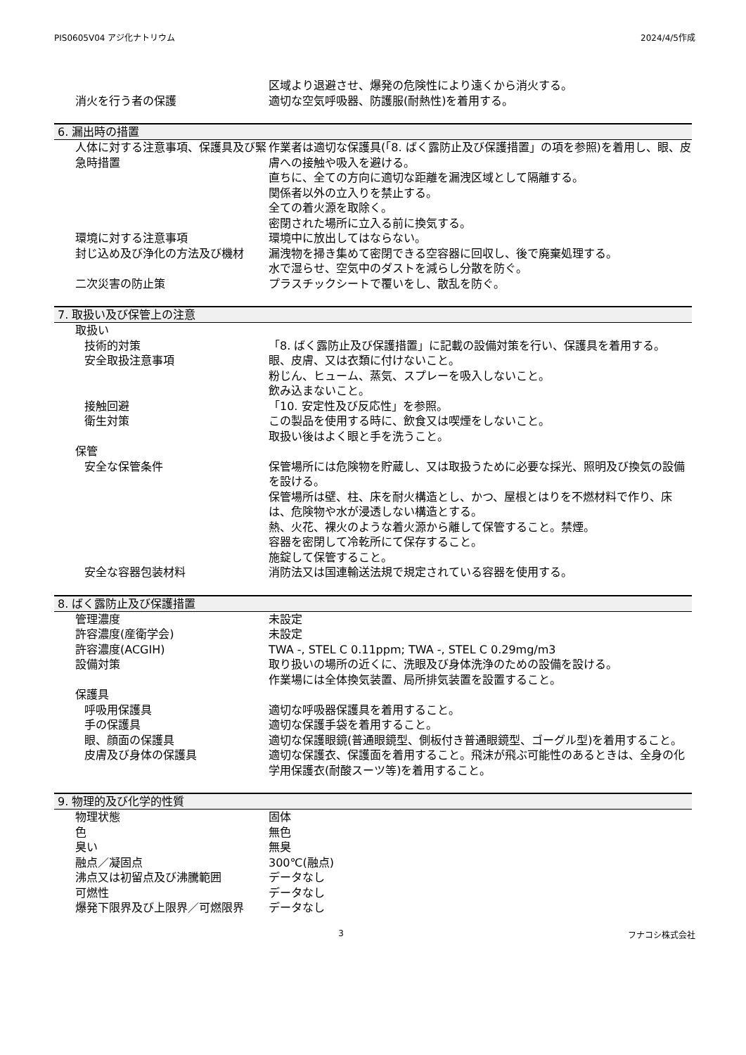PIS0605V04 アジ化ナトリウム 2024/4/5作成
区域より退避させ、爆発の危険性により遠くから消火する。
消火を行う者の保護 適切な空気呼吸器、防護服(耐熱性)を着用する。
6. 漏出時の措置
人体に対する注意事項、保護具及び緊急時措置
作業者は適切な保護具(「8. ばく露防止及び保護措置」の項を参照)を着用し、眼、皮膚への接触や吸入を避ける。
直ちに、全ての方向に適切な距離を漏洩区域として隔離する。
関係者以外の立入りを禁止する。
全ての着火源を取除く。
密閉された場所に立入る前に換気する。
環境に対する注意事項 環境中に放出してはならない。
封じ込め及び浄化の方法及び機材 漏洩物を掃き集めて密閉できる空容器に回収し、後で廃棄処理する。
水で湿らせ、空気中のダストを減らし分散を防ぐ。
二次災害の防止策 プラスチックシートで覆いをし、散乱を防ぐ。
7. 取扱い及び保管上の注意
取扱い
技術的対策 「8. ばく露防止及び保護措置」に記載の設備対策を行い、保護具を着用する。
安全取扱注意事項 眼、皮膚、又は衣類に付けないこと。
粉じん、ヒューム、蒸気、スプレーを吸入しないこと。
飲み込まないこと。
接触回避 「10. 安定性及び反応性」を参照。
衛生対策 この製品を使用する時に、飲食又は喫煙をしないこと。
取扱い後はよく眼と手を洗うこと。
保管
安全な保管条件 保管場所には危険物を貯蔵し、又は取扱うために必要な採光、照明及び換気の設備を設ける。
保管場所は壁、柱、床を耐火構造とし、かつ、屋根とはりを不燃材料で作り、床は、危険物や水が浸透しない構造とする。
熱、火花、裸火のような着火源から離して保管すること。禁煙。
容器を密閉して冷乾所にて保存すること。
施錠して保管すること。
安全な容器包装材料 消防法又は国連輸送法規で規定されている容器を使用する。
8. ばく露防止及び保護措置
管理濃度 未設定
許容濃度(産衛学会) 未設定
許容濃度(ACGIH) TWA -, STEL C 0.11ppm; TWA -, STEL C 0.29mg/m3
設備対策 取り扱いの場所の近くに、洗眼及び身体洗浄のための設備を設ける。
作業場には全体換気装置、局所排気装置を設置すること。
保護具
呼吸用保護具 適切な呼吸器保護具を着用すること。
手の保護具 適切な保護手袋を着用すること。
眼、顔面の保護具 適切な保護眼鏡(普通眼鏡型、側板付き普通眼鏡型、ゴーグル型)を着用すること。
皮膚及び身体の保護具 適切な保護衣、保護面を着用すること。飛沫が飛ぶ可能性のあるときは、全身の化学用保護衣(耐酸スーツ等)を着用すること。
9. 物理的及び化学的性質
物理状態 固体
色 無色
臭い 無臭
融点／凝固点 300℃(融点)
沸点又は初留点及び沸騰範囲 データなし
可燃性 データなし
爆発下限界及び上限界／可燃限界 データなし
3 フナコシ株式会社